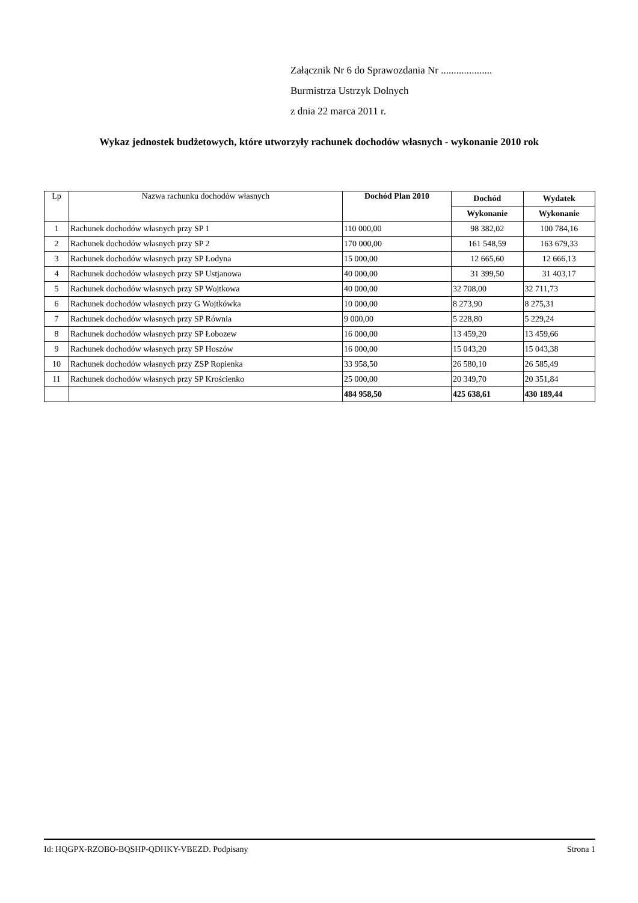Załącznik Nr 6 do Sprawozdania Nr ....................
Burmistrza Ustrzyk Dolnych
z dnia 22 marca 2011 r.
Wykaz jednostek budżetowych, które utworzyły rachunek dochodów własnych - wykonanie 2010 rok
| Lp | Nazwa rachunku dochodów własnych | Dochód Plan 2010 | Dochód | Wydatek |
| --- | --- | --- | --- | --- |
| | | | Wykonanie | Wykonanie |
| 1 | Rachunek dochodów własnych przy SP 1 | 110 000,00 | 98 382,02 | 100 784,16 |
| 2 | Rachunek dochodów własnych przy SP 2 | 170 000,00 | 161 548,59 | 163 679,33 |
| 3 | Rachunek dochodów własnych przy SP Łodyna | 15 000,00 | 12 665,60 | 12 666,13 |
| 4 | Rachunek dochodów własnych przy SP Ustjanowa | 40 000,00 | 31 399,50 | 31 403,17 |
| 5 | Rachunek dochodów własnych przy SP Wojtkowa | 40 000,00 | 32 708,00 | 32 711,73 |
| 6 | Rachunek dochodów własnych przy G Wojtkówka | 10 000,00 | 8 273,90 | 8 275,31 |
| 7 | Rachunek dochodów własnych przy SP Równia | 9 000,00 | 5 228,80 | 5 229,24 |
| 8 | Rachunek dochodów własnych przy SP Łobozew | 16 000,00 | 13 459,20 | 13 459,66 |
| 9 | Rachunek dochodów własnych przy SP Hoszów | 16 000,00 | 15 043,20 | 15 043,38 |
| 10 | Rachunek dochodów własnych przy ZSP Ropienka | 33 958,50 | 26 580,10 | 26 585,49 |
| 11 | Rachunek dochodów własnych przy SP Krościenko | 25 000,00 | 20 349,70 | 20 351,84 |
| | | 484 958,50 | 425 638,61 | 430 189,44 |
Id: HQGPX-RZOBO-BQSHP-QDHKY-VBEZD. Podpisany Strona 1